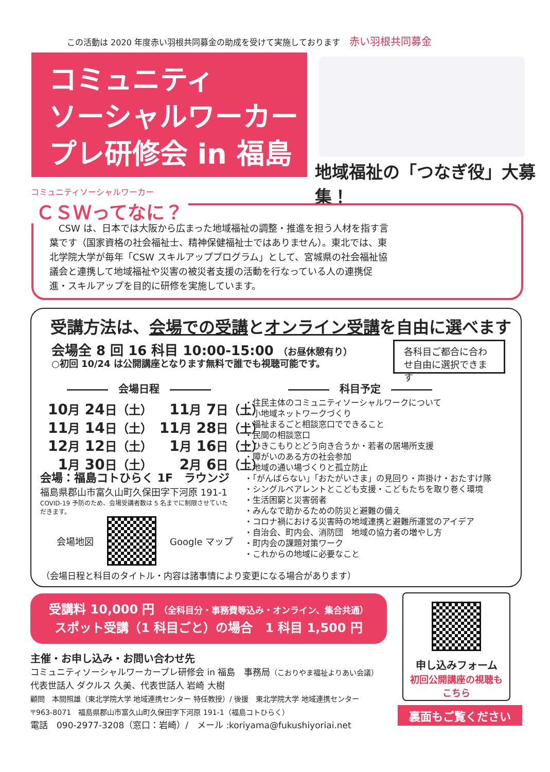この活動は 2020 年度赤い羽根共同募金の助成を受けて実施しております 赤い羽根共同募金
コミュニティ
ソーシャルワーカー
プレ研修会 in 福島
地域福祉の「つなぎ役」大募集！
コミュニティソーシャルワーカー
ＣＳＷってなに？
　CSW は、日本では大阪から広まった地域福祉の調整・推進を担う人材を指す言葉です（国家資格の社会福祉士、精神保健福祉士ではありません）。東北では、東北学院大学が毎年「CSW スキルアッププログラム」として、宮城県の社会福祉協議会と連携して地域福祉や災害の被災者支援の活動を行なっている人の連携促進・スキルアップを目的に研修を実施しています。
受講方法は、会場での受講とオンライン受講を自由に選べます
会場全 8 回 16 科目 10:00-15:00 （お昼休憩有り）
○初回 10/24 は公開講座となります無料で誰でも視聴可能です。
各科目ご都合に合わせ自由に選択できます
――――　会場日程　―――― ――――　科目予定　――――
| 10 月 24 日（土） | 11 月 7 日（土） |
| 11 月 14 日（土） | 11 月 28 日（土） |
| 12 月 12 日（土） | 1 月 16 日（土） |
| 1 月 30 日（土） | 2 月 6 日（土） |
会場：福島コトひらく 1F　ラウンジ
福島県郡山市富久山町久保田字下河原 191-1
COVID-19 予防のため、会場受講者数は 5 名までに制限させていただきます。
会場地図 Google マップ
・住民主体のコミュニティソーシャルワークについて
・小地域ネットワークづくり
・福祉まるごと相談窓口でできること
・民間の相談窓口
・ひきこもりとどう向き合うか・若者の居場所支援
・障がいのある方の社会参加
・地域の通い場づくりと孤立防止
・「がんばらない」「おたがいさま」の見回り・声掛け・おたすけ隊
・シングルペアレントとこども支援・こどもたちを取り巻く環境
・生活困窮と災害弱者
・みんなで助かるための防災と避難の備え
・コロナ禍における災害時の地域連携と避難所運営のアイデア
・自治会、町内会、消防団　地域の協力者の増やし方
・町内会の課題対策ワーク
・これからの地域に必要なこと
（会場日程と科目のタイトル・内容は諸事情により変更になる場合があります）
受講料 10,000 円 （全科目分・事務費等込み・オンライン、集合共通）
スポット受講（1 科目ごと）の場合　1 科目 1,500 円
申し込みフォーム
初回公開講座の視聴も
こちら
主催・お申し込み・お問い合わせ先
コミュニティソーシャルワーカープレ研修会 in 福島　事務局（こおりやま福祉よりあい会議）
代表世話人 ダクルス 久美、代表世話人 岩崎 大樹
顧問　本間照雄（東北学院大学 地域連携センター 特任教授）/ 後援　東北学院大学 地域連携センター
〒963-8071　福島県郡山市富久山町久保田字下河原 191-1（福島コトひらく）
電話　090-2977-3208（窓口：岩崎）/　メール :koriyama@fukushiyoriai.net
裏面もご覧ください